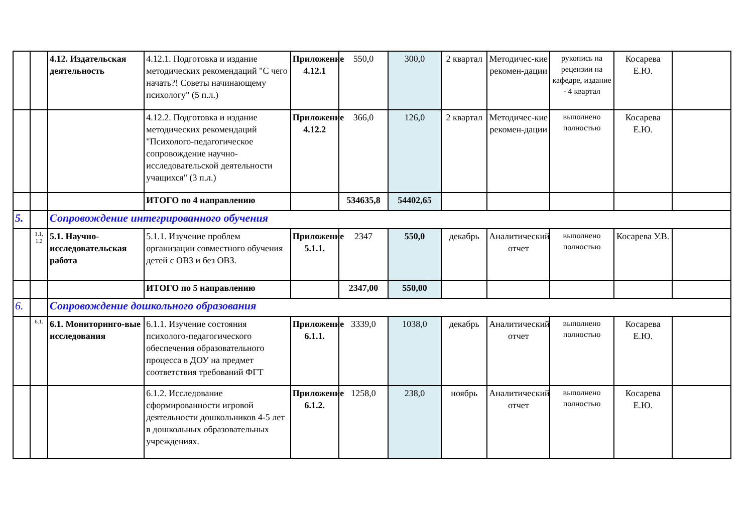| | | 4.12. Издательская деятельность | 4.12.1. Подготовка и издание методических рекомендаций "С чего начать?! Советы начинающему психологу" (5 п.л.) | Приложение 4.12.1 | 550,0 | 300,0 | 2 квартал | Методичес-кие рекомен-дации | рукопись на рецензии на кафедре, издание - 4 квартал | Косарева Е.Ю. | |
| | | | 4.12.2. Подготовка и издание методических рекомендаций "Психолого-педагогическое сопровождение научно-исследовательской деятельности учащихся" (3 п.л.) | Приложение 4.12.2 | 366,0 | 126,0 | 2 квартал | Методичес-кие рекомен-дации | выполнено полностью | Косарева Е.Ю. | |
| | | | ИТОГО по 4 направлению | | 534635,8 | 54402,65 | | | | | |
| 5. | | Сопровождение интегрированного обучения | | | | | | | | | |
| | 1.1, 1.2 | 5.1. Научно-исследовательская работа | 5.1.1. Изучение проблем организации совместного обучения детей с ОВЗ и без ОВЗ. | Приложение 5.1.1. | 2347 | 550,0 | декабрь | Аналитический отчет | выполнено полностью | Косарева У.В. | |
| | | | ИТОГО по 5 направлению | | 2347,00 | 550,00 | | | | | |
| 6. | | Сопровождение дошкольного образования | | | | | | | | | |
| | 6.1. | 6.1. Мониторинго-вые исследования | 6.1.1. Изучение состояния психолого-педагогического обеспечения образовательного процесса в ДОУ на предмет соответствия требований ФГТ | Приложение 6.1.1. | 3339,0 | 1038,0 | декабрь | Аналитический отчет | выполнено полностью | Косарева Е.Ю. | |
| | | | 6.1.2. Исследование сформированности игровой деятельности дошкольников 4-5 лет в дошкольных образовательных учреждениях. | Приложение 6.1.2. | 1258,0 | 238,0 | ноябрь | Аналитический отчет | выполнено полностью | Косарева Е.Ю. | |